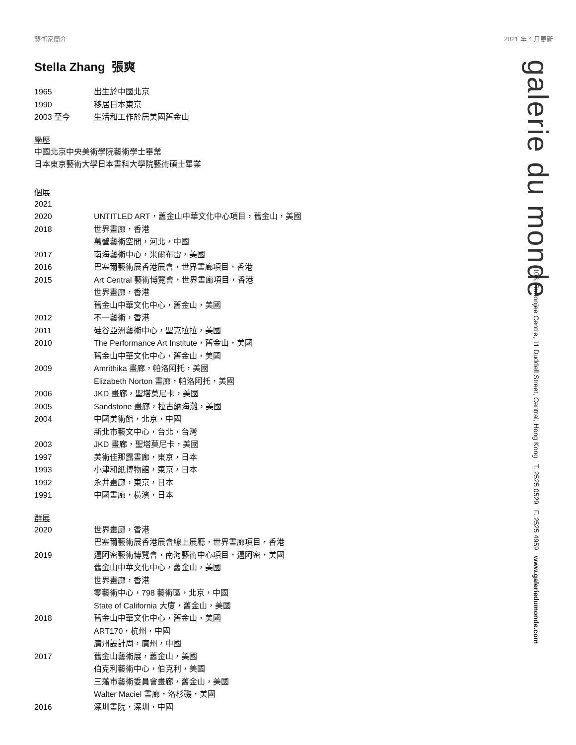藝術家簡介 2021 年 4 月更新
galerie du monde
108, Ruttonjee Centre, 11 Duddell Street, Central, Hong Kong T. 2525 0529 F. 2525 4959 www.galeriedumonde.com
Stella Zhang 張爽
1965 出生於中國北京
1990 移居日本東京
2003 至今 生活和工作於居美國舊金山
學歷
中國北京中央美術學院藝術學士畢業
日本東京藝術大學日本畫科大學院藝術碩士畢業
個展
2021
2020 UNTITLED ART，舊金山中華文化中心項目，舊金山，美國
2018 世界畫廊，香港
萬營藝術空間，河北，中國
2017 南海藝術中心，米爾布雷，美國
2016 巴塞爾藝術展香港展會，世界畫廊項目，香港
2015 Art Central 藝術博覽會，世界畫廊項目，香港
世界畫廊，香港
舊金山中華文化中心，舊金山，美國
2012 不一藝術，香港
2011 硅谷亞洲藝術中心，聖克拉拉，美國
2010 The Performance Art Institute，舊金山，美國
舊金山中華文化中心，舊金山，美國
2009 Amrithika 畫廊，帕洛阿托，美國
Elizabeth Norton 畫廊，帕洛阿托，美國
2006 JKD 畫廊，聖塔莫尼卡，美國
2005 Sandstone 畫廊，拉古納海灘，美國
2004 中國美術館，北京，中國
新北市藝文中心，台北，台灣
2003 JKD 畫廊，聖塔莫尼卡，美國
1997 美術佳那露畫廊，東京，日本
1993 小津和紙博物館，東京，日本
1992 永井畫廊，東京，日本
1991 中國畫廊，橫濱，日本
群展
2020 世界畫廊，香港
巴塞爾藝術展香港展會線上展廳，世界畫廊項目，香港
2019 邁阿密藝術博覽會，南海藝術中心項目，邁阿密，美國
舊金山中華文化中心，舊金山，美國
世界畫廊，香港
零藝術中心，798 藝術區，北京，中國
State of California 大廈，舊金山，美國
2018 舊金山中華文化中心，舊金山，美國
ART170，杭州，中國
廣州設計周，廣州，中國
2017 舊金山藝術展，舊金山，美國
伯克利藝術中心，伯克利，美國
三藩市藝術委員會畫廊，舊金山，美國
Walter Maciel 畫廊，洛杉磯，美國
2016 深圳畫院，深圳，中國